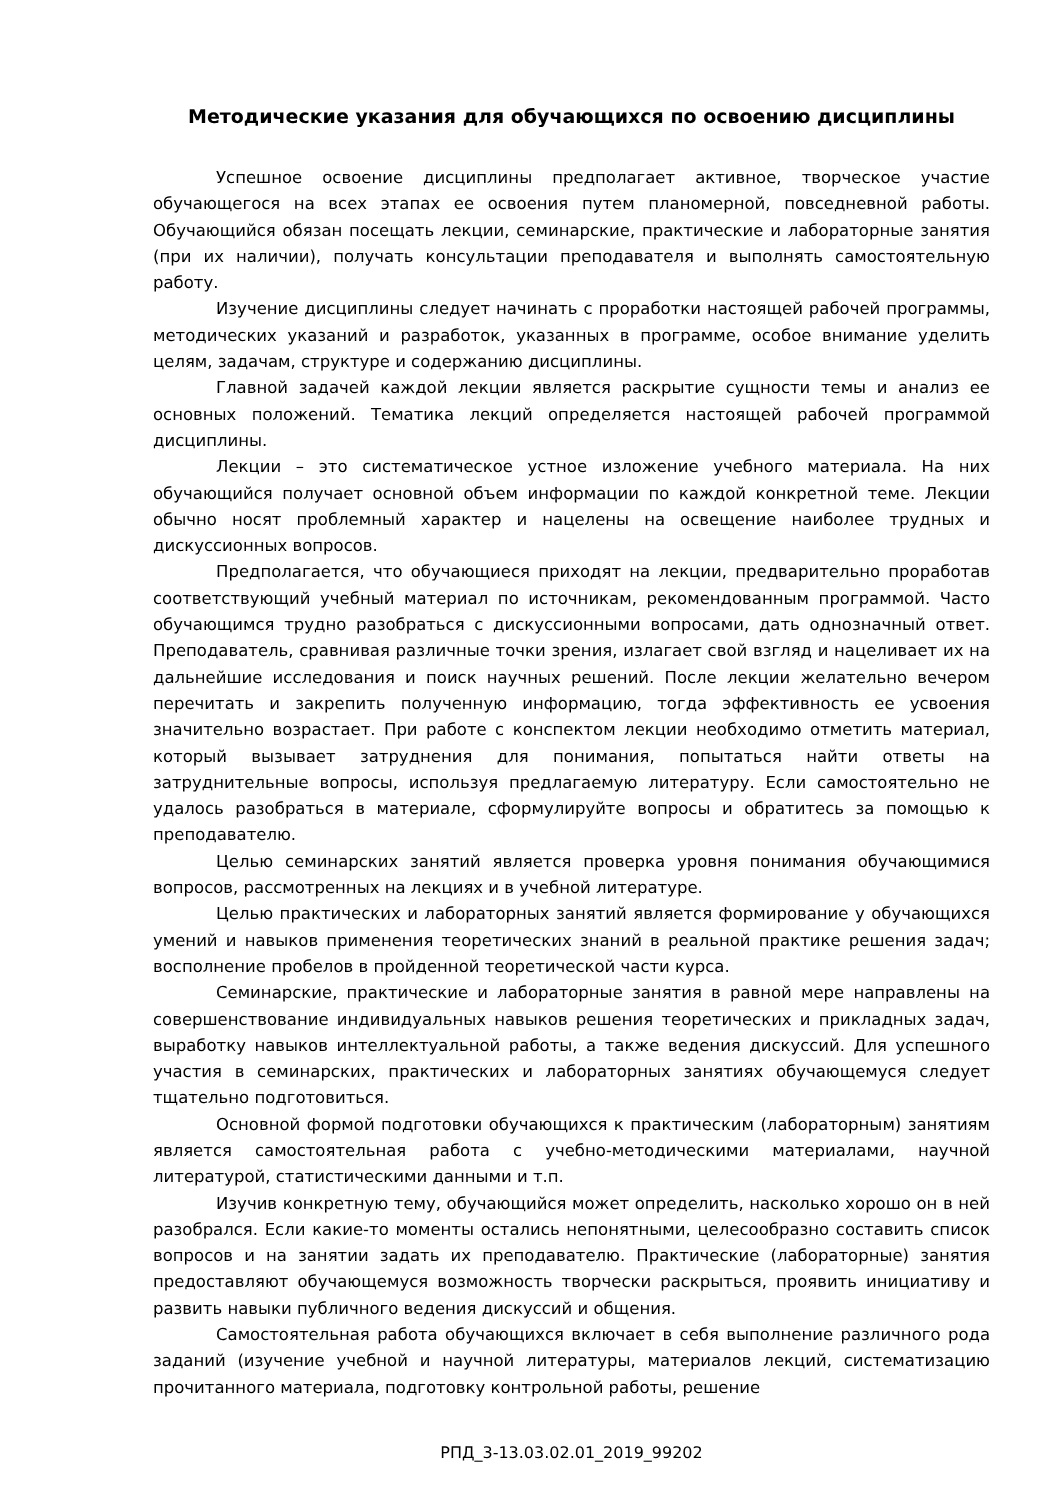Методические указания для обучающихся по освоению дисциплины
Успешное освоение дисциплины предполагает активное, творческое участие обучающегося на всех этапах ее освоения путем планомерной, повседневной работы. Обучающийся обязан посещать лекции, семинарские, практические и лабораторные занятия (при их наличии), получать консультации преподавателя и выполнять самостоятельную работу.
Изучение дисциплины следует начинать с проработки настоящей рабочей программы, методических указаний и разработок, указанных в программе, особое внимание уделить целям, задачам, структуре и содержанию дисциплины.
Главной задачей каждой лекции является раскрытие сущности темы и анализ ее основных положений. Тематика лекций определяется настоящей рабочей программой дисциплины.
Лекции – это систематическое устное изложение учебного материала. На них обучающийся получает основной объем информации по каждой конкретной теме. Лекции обычно носят проблемный характер и нацелены на освещение наиболее трудных и дискуссионных вопросов.
Предполагается, что обучающиеся приходят на лекции, предварительно проработав соответствующий учебный материал по источникам, рекомендованным программой. Часто обучающимся трудно разобраться с дискуссионными вопросами, дать однозначный ответ. Преподаватель, сравнивая различные точки зрения, излагает свой взгляд и нацеливает их на дальнейшие исследования и поиск научных решений. После лекции желательно вечером перечитать и закрепить полученную информацию, тогда эффективность ее усвоения значительно возрастает. При работе с конспектом лекции необходимо отметить материал, который вызывает затруднения для понимания, попытаться найти ответы на затруднительные вопросы, используя предлагаемую литературу. Если самостоятельно не удалось разобраться в материале, сформулируйте вопросы и обратитесь за помощью к преподавателю.
Целью семинарских занятий является проверка уровня понимания обучающимися вопросов, рассмотренных на лекциях и в учебной литературе.
Целью практических и лабораторных занятий является формирование у обучающихся умений и навыков применения теоретических знаний в реальной практике решения задач; восполнение пробелов в пройденной теоретической части курса.
Семинарские, практические и лабораторные занятия в равной мере направлены на совершенствование индивидуальных навыков решения теоретических и прикладных задач, выработку навыков интеллектуальной работы, а также ведения дискуссий. Для успешного участия в семинарских, практических и лабораторных занятиях обучающемуся следует тщательно подготовиться.
Основной формой подготовки обучающихся к практическим (лабораторным) занятиям является самостоятельная работа с учебно-методическими материалами, научной литературой, статистическими данными и т.п.
Изучив конкретную тему, обучающийся может определить, насколько хорошо он в ней разобрался. Если какие-то моменты остались непонятными, целесообразно составить список вопросов и на занятии задать их преподавателю. Практические (лабораторные) занятия предоставляют обучающемуся возможность творчески раскрыться, проявить инициативу и развить навыки публичного ведения дискуссий и общения.
Самостоятельная работа обучающихся включает в себя выполнение различного рода заданий (изучение учебной и научной литературы, материалов лекций, систематизацию прочитанного материала, подготовку контрольной работы, решение
РПД_3-13.03.02.01_2019_99202